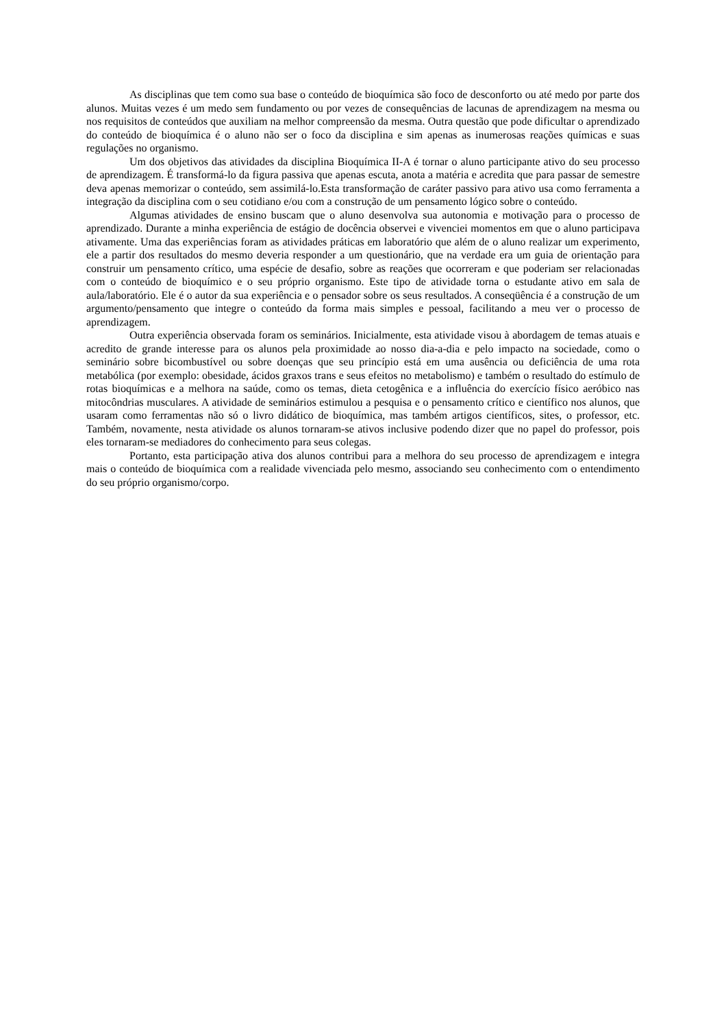As disciplinas que tem como sua base o conteúdo de bioquímica são foco de desconforto ou até medo por parte dos alunos. Muitas vezes é um medo sem fundamento ou por vezes de consequências de lacunas de aprendizagem na mesma ou nos requisitos de conteúdos que auxiliam na melhor compreensão da mesma. Outra questão que pode dificultar o aprendizado do conteúdo de bioquímica é o aluno não ser o foco da disciplina e sim apenas as inumerosas reações químicas e suas regulações no organismo.
Um dos objetivos das atividades da disciplina Bioquímica II-A é tornar o aluno participante ativo do seu processo de aprendizagem. É transformá-lo da figura passiva que apenas escuta, anota a matéria e acredita que para passar de semestre deva apenas memorizar o conteúdo, sem assimilá-lo.Esta transformação de caráter passivo para ativo usa como ferramenta a integração da disciplina com o seu cotidiano e/ou com a construção de um pensamento lógico sobre o conteúdo.
Algumas atividades de ensino buscam que o aluno desenvolva sua autonomia e motivação para o processo de aprendizado. Durante a minha experiência de estágio de docência observei e vivenciei momentos em que o aluno participava ativamente. Uma das experiências foram as atividades práticas em laboratório que além de o aluno realizar um experimento, ele a partir dos resultados do mesmo deveria responder a um questionário, que na verdade era um guia de orientação para construir um pensamento crítico, uma espécie de desafio, sobre as reações que ocorreram e que poderiam ser relacionadas com o conteúdo de bioquímico e o seu próprio organismo. Este tipo de atividade torna o estudante ativo em sala de aula/laboratório. Ele é o autor da sua experiência e o pensador sobre os seus resultados. A conseqüência é a construção de um argumento/pensamento que integre o conteúdo da forma mais simples e pessoal, facilitando a meu ver o processo de aprendizagem.
Outra experiência observada foram os seminários. Inicialmente, esta atividade visou à abordagem de temas atuais e acredito de grande interesse para os alunos pela proximidade ao nosso dia-a-dia e pelo impacto na sociedade, como o seminário sobre bicombustível ou sobre doenças que seu princípio está em uma ausência ou deficiência de uma rota metabólica (por exemplo: obesidade, ácidos graxos trans e seus efeitos no metabolismo) e também o resultado do estímulo de rotas bioquímicas e a melhora na saúde, como os temas, dieta cetogênica e a influência do exercício físico aeróbico nas mitocôndrias musculares. A atividade de seminários estimulou a pesquisa e o pensamento crítico e científico nos alunos, que usaram como ferramentas não só o livro didático de bioquímica, mas também artigos científicos, sites, o professor, etc. Também, novamente, nesta atividade os alunos tornaram-se ativos inclusive podendo dizer que no papel do professor, pois eles tornaram-se mediadores do conhecimento para seus colegas.
Portanto, esta participação ativa dos alunos contribui para a melhora do seu processo de aprendizagem e integra mais o conteúdo de bioquímica com a realidade vivenciada pelo mesmo, associando seu conhecimento com o entendimento do seu próprio organismo/corpo.